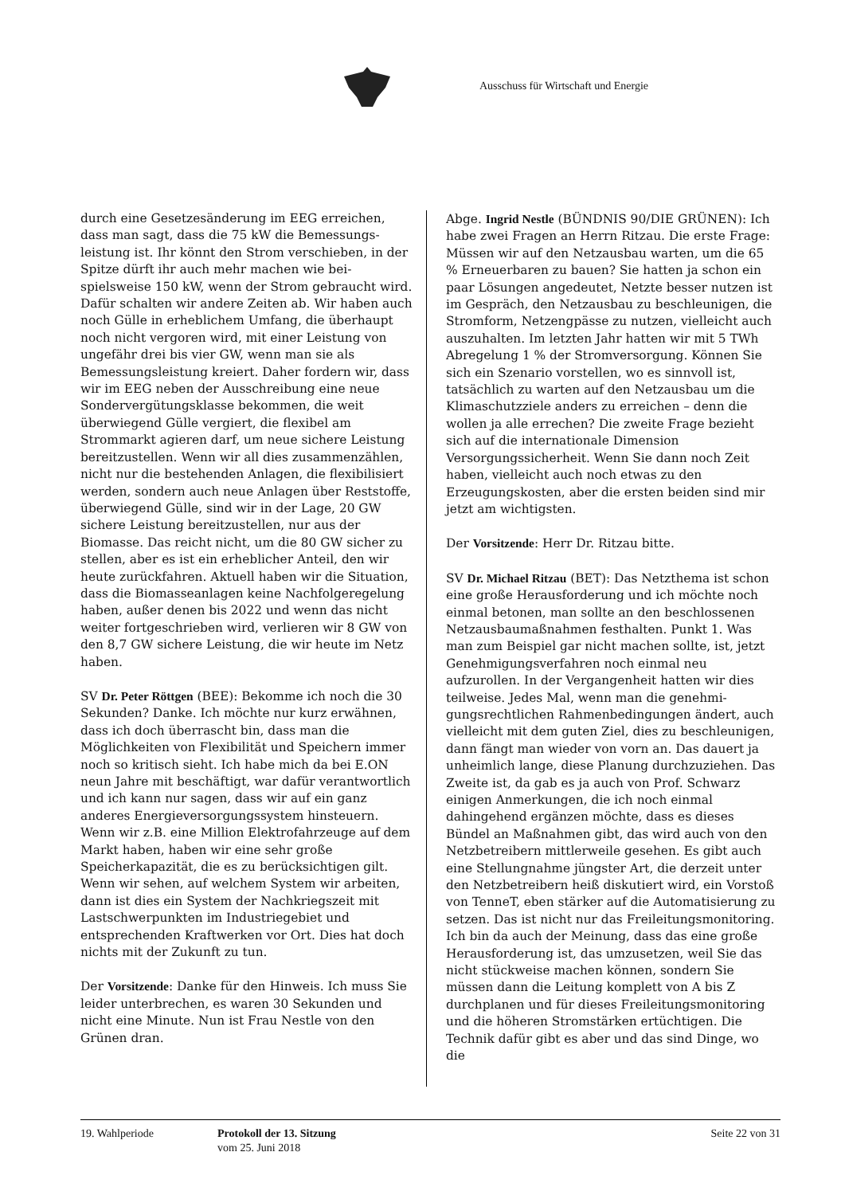Ausschuss für Wirtschaft und Energie
durch eine Gesetzesänderung im EEG erreichen, dass man sagt, dass die 75 kW die Bemessungs­leistung ist. Ihr könnt den Strom verschieben, in der Spitze dürft ihr auch mehr machen wie bei­spielsweise 150 kW, wenn der Strom gebraucht wird. Dafür schalten wir andere Zeiten ab. Wir ha­ben auch noch Gülle in erheblichem Umfang, die überhaupt noch nicht vergoren wird, mit einer Leistung von ungefähr drei bis vier GW, wenn man sie als Bemessungsleistung kreiert. Daher for­dern wir, dass wir im EEG neben der Ausschrei­bung eine neue Sondervergütungsklasse bekom­men, die weit überwiegend Gülle vergiert, die fle­xibel am Strommarkt agieren darf, um neue si­chere Leistung bereitzustellen. Wenn wir all dies zusammenzählen, nicht nur die bestehenden An­lagen, die flexibilisiert werden, sondern auch neue Anlagen über Reststoffe, überwiegend Gülle, sind wir in der Lage, 20 GW sichere Leistung be­reitzustellen, nur aus der Biomasse. Das reicht nicht, um die 80 GW sicher zu stellen, aber es ist ein erheblicher Anteil, den wir heute zurückfah­ren. Aktuell haben wir die Situation, dass die Bio­masseanlagen keine Nachfolgeregelung haben, au­ßer denen bis 2022 und wenn das nicht weiter fortgeschrieben wird, verlieren wir 8 GW von den 8,7 GW sichere Leistung, die wir heute im Netz haben.
SV Dr. Peter Röttgen (BEE): Bekomme ich noch die 30 Sekunden? Danke. Ich möchte nur kurz er­wähnen, dass ich doch überrascht bin, dass man die Möglichkeiten von Flexibilität und Speichern immer noch so kritisch sieht. Ich habe mich da bei E.ON neun Jahre mit beschäftigt, war dafür verant­wortlich und ich kann nur sagen, dass wir auf ein ganz anderes Energieversorgungssystem hinsteu­ern. Wenn wir z.B. eine Million Elektrofahrzeuge auf dem Markt haben, haben wir eine sehr große Speicherkapazität, die es zu berücksichtigen gilt. Wenn wir sehen, auf welchem System wir arbei­ten, dann ist dies ein System der Nachkriegszeit mit Lastschwerpunkten im Industriegebiet und entsprechenden Kraftwerken vor Ort. Dies hat doch nichts mit der Zukunft zu tun.
Der Vorsitzende: Danke für den Hinweis. Ich muss Sie leider unterbrechen, es waren 30 Sekun­den und nicht eine Minute. Nun ist Frau Nestle von den Grünen dran.
Abge. Ingrid Nestle (BÜNDNIS 90/DIE GRÜNEN): Ich habe zwei Fragen an Herrn Ritzau. Die erste Frage: Müssen wir auf den Netzausbau warten, um die 65 % Erneuerbaren zu bauen? Sie hatten ja schon ein paar Lösungen angedeutet, Netzte bes­ser nutzen ist im Gespräch, den Netzausbau zu be­schleunigen, die Stromform, Netzengpässe zu nut­zen, vielleicht auch auszuhalten. Im letzten Jahr hatten wir mit 5 TWh Abregelung 1 % der Strom­versorgung. Können Sie sich ein Szenario vorstel­len, wo es sinnvoll ist, tatsächlich zu warten auf den Netzausbau um die Klimaschutzziele anders zu erreichen – denn die wollen ja alle errechen? Die zweite Frage bezieht sich auf die internatio­nale Dimension Versorgungssicherheit. Wenn Sie dann noch Zeit haben, vielleicht auch noch etwas zu den Erzeugungskosten, aber die ersten beiden sind mir jetzt am wichtigsten.
Der Vorsitzende: Herr Dr. Ritzau bitte.
SV Dr. Michael Ritzau (BET): Das Netzthema ist schon eine große Herausforderung und ich möchte noch einmal betonen, man sollte an den beschlos­senen Netzausbaumaßnahmen festhalten. Punkt 1. Was man zum Beispiel gar nicht machen sollte, ist, jetzt Genehmigungsverfahren noch einmal neu aufzurollen. In der Vergangenheit hatten wir dies teilweise. Jedes Mal, wenn man die genehmi­gungsrechtlichen Rahmenbedingungen ändert, auch vielleicht mit dem guten Ziel, dies zu be­schleunigen, dann fängt man wieder von vorn an. Das dauert ja unheimlich lange, diese Planung durchzuziehen. Das Zweite ist, da gab es ja auch von Prof. Schwarz einigen Anmerkungen, die ich noch einmal dahingehend ergänzen möchte, dass es dieses Bündel an Maßnahmen gibt, das wird auch von den Netzbetreibern mittlerweile gese­hen. Es gibt auch eine Stellungnahme jüngster Art, die derzeit unter den Netzbetreibern heiß dis­kutiert wird, ein Vorstoß von TenneT, eben stär­ker auf die Automatisierung zu setzen. Das ist nicht nur das Freileitungsmonitoring. Ich bin da auch der Meinung, dass das eine große Herausfor­derung ist, das umzusetzen, weil Sie das nicht stückweise machen können, sondern Sie müssen dann die Leitung komplett von A bis Z durchpla­nen und für dieses Freileitungsmonitoring und die höheren Stromstärken ertüchtigen. Die Tech­nik dafür gibt es aber und das sind Dinge, wo die
19. Wahlperiode Protokoll der 13. Sitzung
vom 25. Juni 2018
Seite 22 von 31